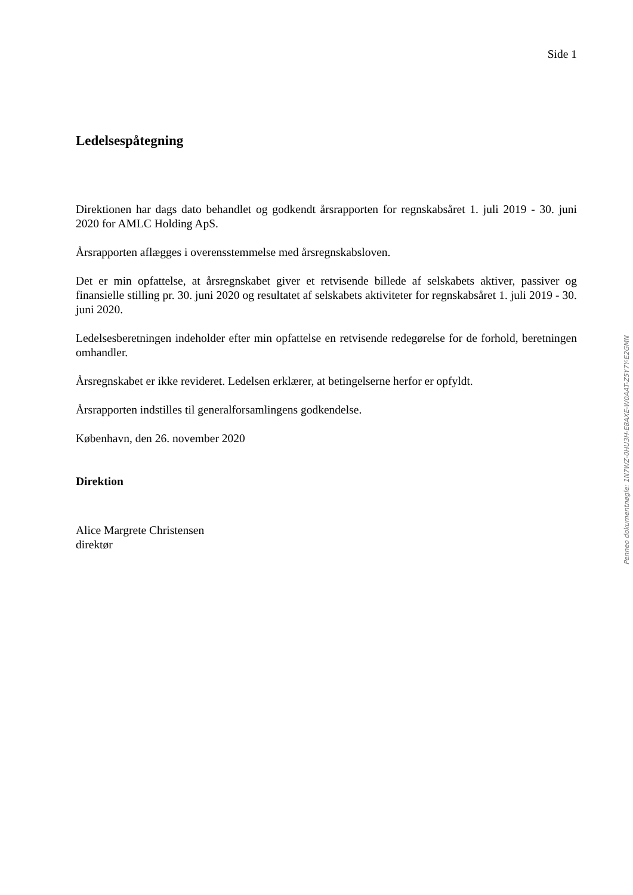Side 1
Ledelsespåtegning
Direktionen har dags dato behandlet og godkendt årsrapporten for regnskabsåret 1. juli 2019 - 30. juni 2020 for AMLC Holding ApS.
Årsrapporten aflægges i overensstemmelse med årsregnskabsloven.
Det er min opfattelse, at årsregnskabet giver et retvisende billede af selskabets aktiver, passiver og finansielle stilling pr. 30. juni 2020 og resultatet af selskabets aktiviteter for regnskabsåret 1. juli 2019 - 30. juni 2020.
Ledelsesberetningen indeholder efter min opfattelse en retvisende redegørelse for de forhold, beretningen omhandler.
Årsregnskabet er ikke revideret. Ledelsen erklærer, at betingelserne herfor er opfyldt.
Årsrapporten indstilles til generalforsamlingens godkendelse.
København, den 26. november 2020
Direktion
Alice Margrete Christensen
direktør
Penneo dokumentnøgle: 1N7WZ-0HU3H-E8AXE-W0AAT-Z5Y7Y-E2GMN